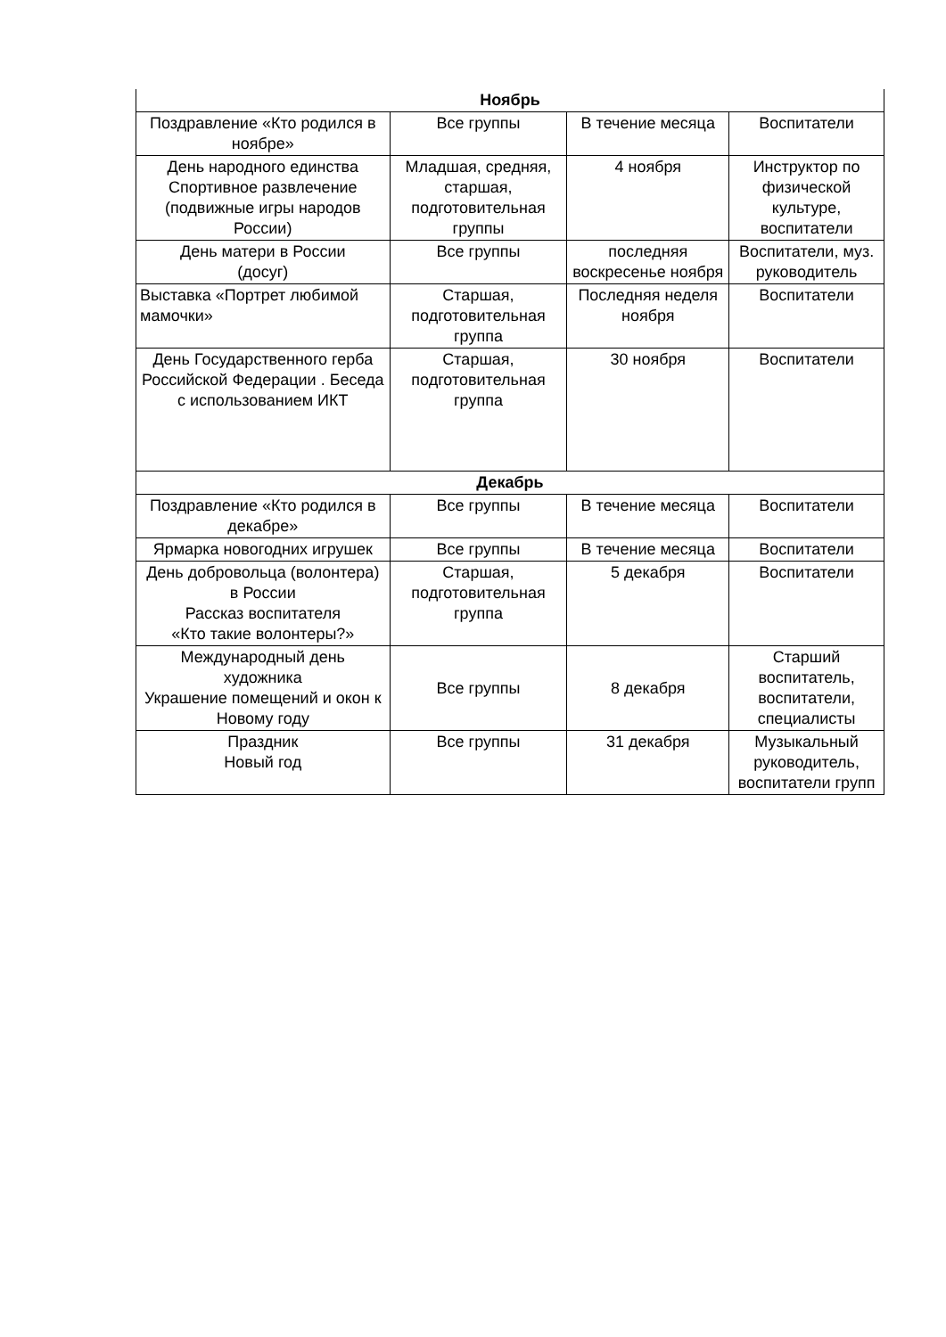| Ноябрь | | | |
| Поздравление «Кто родился в ноябре» | Все группы | В течение месяца | Воспитатели |
| День народного единства Спортивное развлечение (подвижные игры народов России) | Младшая, средняя, старшая, подготовительная группы | 4 ноября | Инструктор по физической культуре, воспитатели |
| День матери в России (досуг) | Все группы | последняя воскресенье ноября | Воспитатели, муз. руководитель |
| Выставка «Портрет любимой мамочки» | Старшая, подготовительная группа | Последняя неделя ноября | Воспитатели |
| День Государственного герба Российской Федерации . Беседа с использованием ИКТ | Старшая, подготовительная группа | 30 ноября | Воспитатели |
| Декабрь | | | |
| Поздравление «Кто родился в декабре» | Все группы | В течение месяца | Воспитатели |
| Ярмарка новогодних игрушек | Все группы | В течение месяца | Воспитатели |
| День добровольца (волонтера) в России Рассказ воспитателя «Кто такие волонтеры?» | Старшая, подготовительная группа | 5 декабря | Воспитатели |
| Международный день художника Украшение помещений и окон к Новому году | Все группы | 8 декабря | Старший воспитатель, воспитатели, специалисты |
| Праздник Новый год | Все группы | 31 декабря | Музыкальный руководитель, воспитатели групп |